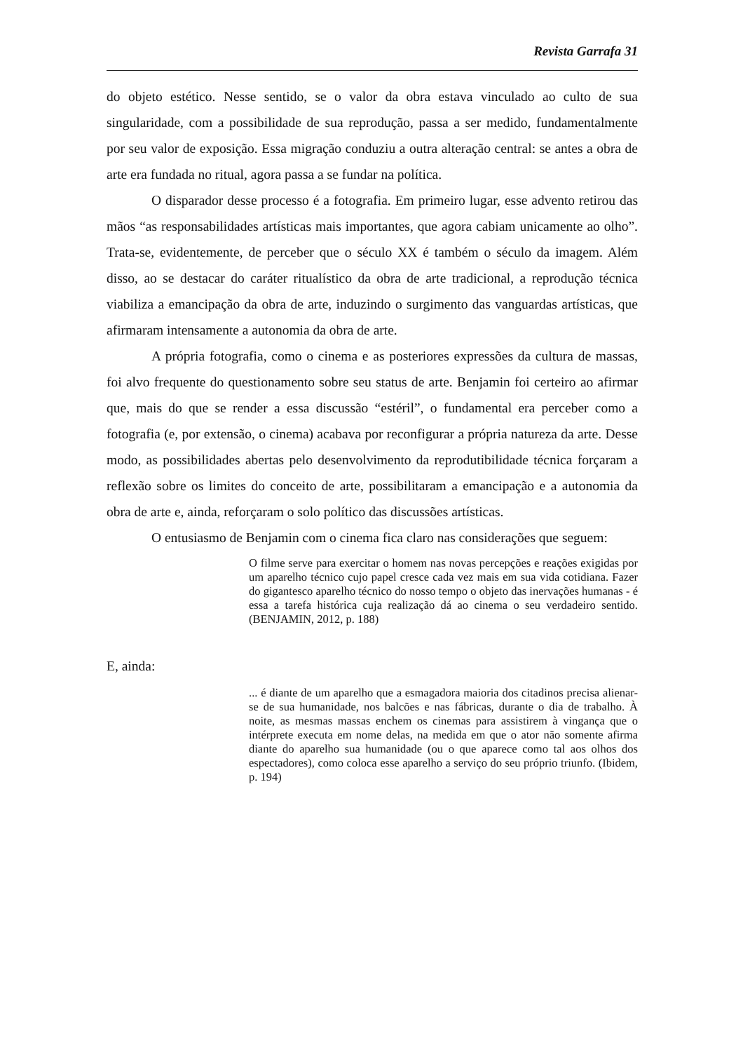Revista Garrafa 31
do objeto estético. Nesse sentido, se o valor da obra estava vinculado ao culto de sua singularidade, com a possibilidade de sua reprodução, passa a ser medido, fundamentalmente por seu valor de exposição. Essa migração conduziu a outra alteração central: se antes a obra de arte era fundada no ritual, agora passa a se fundar na política.
O disparador desse processo é a fotografia. Em primeiro lugar, esse advento retirou das mãos “as responsabilidades artísticas mais importantes, que agora cabiam unicamente ao olho”. Trata-se, evidentemente, de perceber que o século XX é também o século da imagem. Além disso, ao se destacar do caráter ritualístico da obra de arte tradicional, a reprodução técnica viabiliza a emancipação da obra de arte, induzindo o surgimento das vanguardas artísticas, que afirmaram intensamente a autonomia da obra de arte.
A própria fotografia, como o cinema e as posteriores expressões da cultura de massas, foi alvo frequente do questionamento sobre seu status de arte. Benjamin foi certeiro ao afirmar que, mais do que se render a essa discussão “estéril”, o fundamental era perceber como a fotografia (e, por extensão, o cinema) acabava por reconfigurar a própria natureza da arte. Desse modo, as possibilidades abertas pelo desenvolvimento da reprodutibilidade técnica forçaram a reflexão sobre os limites do conceito de arte, possibilitaram a emancipação e a autonomia da obra de arte e, ainda, reforçaram o solo político das discussões artísticas.
O entusiasmo de Benjamin com o cinema fica claro nas considerações que seguem:
O filme serve para exercitar o homem nas novas percepções e reações exigidas por um aparelho técnico cujo papel cresce cada vez mais em sua vida cotidiana. Fazer do gigantesco aparelho técnico do nosso tempo o objeto das inervações humanas - é essa a tarefa histórica cuja realização dá ao cinema o seu verdadeiro sentido. (BENJAMIN, 2012, p. 188)
E, ainda:
... é diante de um aparelho que a esmagadora maioria dos citadinos precisa alienar-se de sua humanidade, nos balcões e nas fábricas, durante o dia de trabalho. À noite, as mesmas massas enchem os cinemas para assistirem à vingança que o intérprete executa em nome delas, na medida em que o ator não somente afirma diante do aparelho sua humanidade (ou o que aparece como tal aos olhos dos espectadores), como coloca esse aparelho a serviço do seu próprio triunfo. (Ibidem, p. 194)